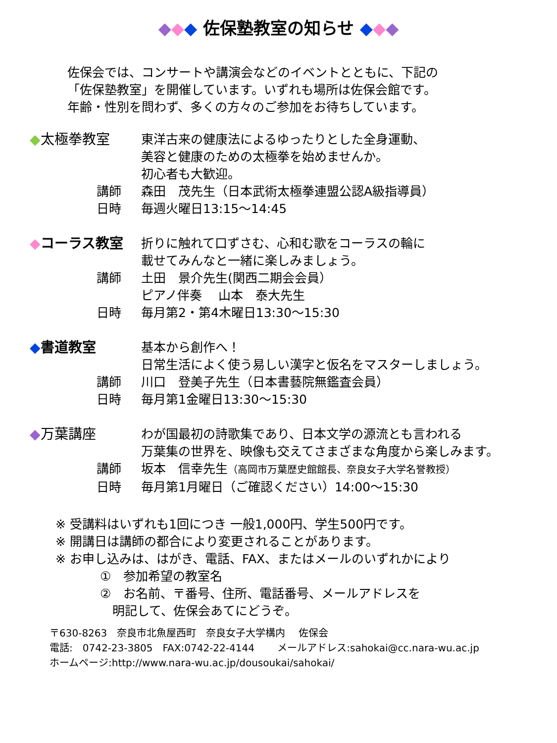◆◆◆ 佐保塾教室の知らせ ◆◆◆
佐保会では、コンサートや講演会などのイベントとともに、下記の
「佐保塾教室」を開催しています。いずれも場所は佐保会館です。
年齢・性別を問わず、多くの方々のご参加をお待ちしています。
◆太極拳教室
東洋古来の健康法によるゆったりとした全身運動、
美容と健康のための太極拳を始めませんか。
初心者も大歓迎。
講師
森田　茂先生（日本武術太極拳連盟公認A級指導員）
日時
毎週火曜日13:15～14:45
◆コーラス教室
折りに触れて口ずさむ、心和む歌をコーラスの輪に
載せてみんなと一緒に楽しみましょう。
講師
土田　景介先生(関西二期会会員）
ピアノ伴奏　 山本　泰大先生
日時
毎月第2・第4木曜日13:30～15:30
◆書道教室
基本から創作へ！
日常生活によく使う易しい漢字と仮名をマスターしましょう。
講師
川口　登美子先生（日本書藝院無鑑査会員）
日時
毎月第1金曜日13:30～15:30
◆万葉講座
わが国最初の詩歌集であり、日本文学の源流とも言われる
万葉集の世界を、映像も交えてさまざまな角度から楽しみます。
講師
坂本　信幸先生（高岡市万葉歴史館館長、奈良女子大学名誉教授）
日時
毎月第1月曜日（ご確認ください）14:00～15:30
※ 受講料はいずれも1回につき 一般1,000円、学生500円です。
※ 開講日は講師の都合により変更されることがあります。
※ お申し込みは、はがき、電話、FAX、またはメールのいずれかにより
①　参加希望の教室名
②　お名前、〒番号、住所、電話番号、メールアドレスを
　明記して、佐保会あてにどうぞ。
〒630-8263　奈良市北魚屋西町　奈良女子大学構内　 佐保会
電話:　0742-23-3805　FAX:0742-22-4144　　 メールアドレス:sahokai@cc.nara-wu.ac.jp
ホームページ:http://www.nara-wu.ac.jp/dousoukai/sahokai/